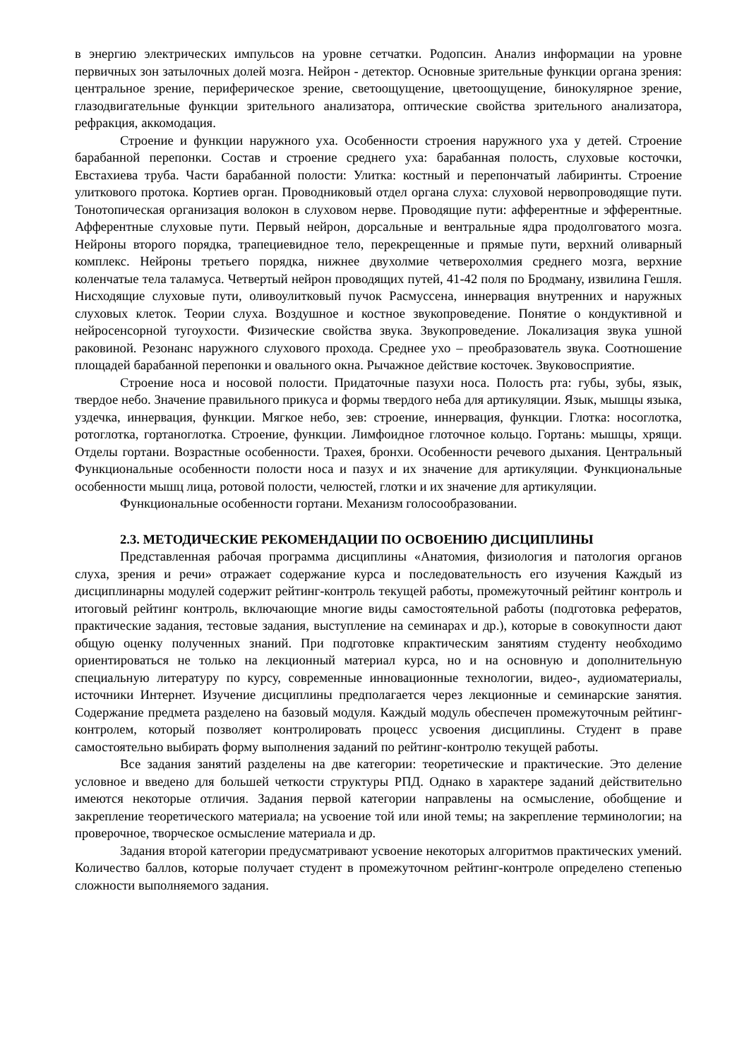в энергию электрических импульсов на уровне сетчатки. Родопсин. Анализ информации на уровне первичных зон затылочных долей мозга. Нейрон - детектор. Основные зрительные функции органа зрения: центральное зрение, периферическое зрение, светоощущение, цветоощущение, бинокулярное зрение, глазодвигательные функции зрительного анализатора, оптические свойства зрительного анализатора, рефракция, аккомодация.
Строение и функции наружного уха. Особенности строения наружного уха у детей. Строение барабанной перепонки. Состав и строение среднего уха: барабанная полость, слуховые косточки, Евстахиева труба. Части барабанной полости: Улитка: костный и перепончатый лабиринты. Строение улиткового протока. Кортиев орган. Проводниковый отдел органа слуха: слуховой нервопроводящие пути. Тонотопическая организация волокон в слуховом нерве. Проводящие пути: афферентные и эфферентные. Афферентные слуховые пути. Первый нейрон, дорсальные и вентральные ядра продолговатого мозга. Нейроны второго порядка, трапециевидное тело, перекрещенные и прямые пути, верхний оливарный комплекс. Нейроны третьего порядка, нижнее двухолмие четверохолмия среднего мозга, верхние коленчатые тела таламуса. Четвертый нейрон проводящих путей, 41-42 поля по Бродману, извилина Гешля. Нисходящие слуховые пути, оливоулитковый пучок Расмуссена, иннервация внутренних и наружных слуховых клеток. Теории слуха. Воздушное и костное звукопроведение. Понятие о кондуктивной и нейросенсорной тугоухости. Физические свойства звука. Звукопроведение. Локализация звука ушной раковиной. Резонанс наружного слухового прохода. Среднее ухо – преобразователь звука. Соотношение площадей барабанной перепонки и овального окна. Рычажное действие косточек. Звуковосприятие.
Строение носа и носовой полости. Придаточные пазухи носа. Полость рта: губы, зубы, язык, твердое небо. Значение правильного прикуса и формы твердого неба для артикуляции. Язык, мышцы языка, уздечка, иннервация, функции. Мягкое небо, зев: строение, иннервация, функции. Глотка: носоглотка, ротоглотка, гортаноглотка. Строение, функции. Лимфоидное глоточное кольцо. Гортань: мышцы, хрящи. Отделы гортани. Возрастные особенности. Трахея, бронхи. Особенности речевого дыхания. Центральный Функциональные особенности полости носа и пазух и их значение для артикуляции. Функциональные особенности мышц лица, ротовой полости, челюстей, глотки и их значение для артикуляции.
Функциональные особенности гортани. Механизм голосообразовании.
2.3. МЕТОДИЧЕСКИЕ РЕКОМЕНДАЦИИ ПО ОСВОЕНИЮ ДИСЦИПЛИНЫ
Представленная рабочая программа дисциплины «Анатомия, физиология и патология органов слуха, зрения и речи» отражает содержание курса и последовательность его изучения Каждый из дисциплинарны модулей содержит рейтинг-контроль текущей работы, промежуточный рейтинг контроль и итоговый рейтинг контроль, включающие многие виды самостоятельной работы (подготовка рефератов, практические задания, тестовые задания, выступление на семинарах и др.), которые в совокупности дают общую оценку полученных знаний. При подготовке кпрактическим занятиям студенту необходимо ориентироваться не только на лекционный материал курса, но и на основную и дополнительную специальную литературу по курсу, современные инновационные технологии, видео-, аудиоматериалы, источники Интернет. Изучение дисциплины предполагается через лекционные и семинарские занятия. Содержание предмета разделено на базовый модуля. Каждый модуль обеспечен промежуточным рейтинг-контролем, который позволяет контролировать процесс усвоения дисциплины. Студент в праве самостоятельно выбирать форму выполнения заданий по рейтинг-контролю текущей работы.
Все задания занятий разделены на две категории: теоретические и практические. Это деление условное и введено для большей четкости структуры РПД. Однако в характере заданий действительно имеются некоторые отличия. Задания первой категории направлены на осмысление, обобщение и закрепление теоретического материала; на усвоение той или иной темы; на закрепление терминологии; на проверочное, творческое осмысление материала и др.
Задания второй категории предусматривают усвоение некоторых алгоритмов практических умений. Количество баллов, которые получает студент в промежуточном рейтинг-контроле определено степенью сложности выполняемого задания.